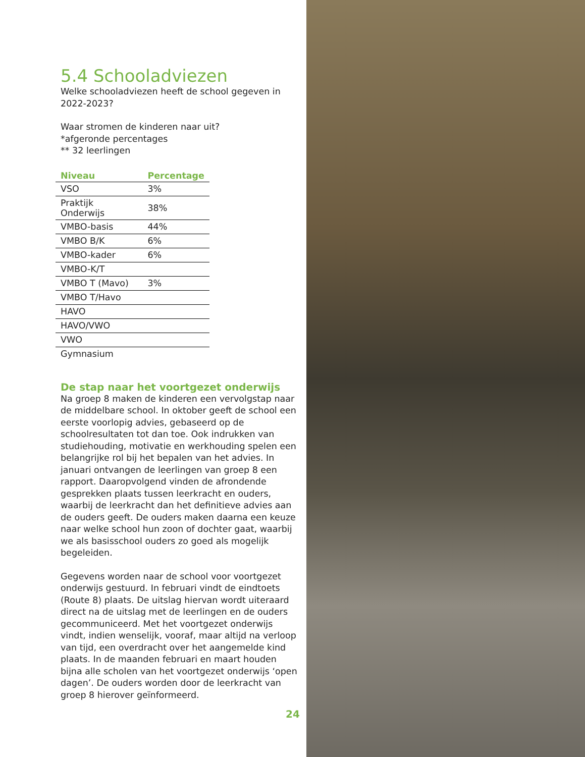5.4 Schooladviezen
Welke schooladviezen heeft de school gegeven in 2022-2023?
Waar stromen de kinderen naar uit?
*afgeronde percentages
** 32 leerlingen
| Niveau | Percentage |
| --- | --- |
| VSO | 3% |
| Praktijk Onderwijs | 38% |
| VMBO-basis | 44% |
| VMBO B/K | 6% |
| VMBO-kader | 6% |
| VMBO-K/T | |
| VMBO T (Mavo) | 3% |
| VMBO T/Havo | |
| HAVO | |
| HAVO/VWO | |
| VWO | |
| Gymnasium | |
De stap naar het voortgezet onderwijs
Na groep 8 maken de kinderen een vervolgstap naar de middelbare school. In oktober geeft de school een eerste voorlopig advies, gebaseerd op de schoolresultaten tot dan toe. Ook indrukken van studiehouding, motivatie en werkhouding spelen een belangrijke rol bij het bepalen van het advies. In januari ontvangen de leerlingen van groep 8 een rapport. Daaropvolgend vinden de afrondende gesprekken plaats tussen leerkracht en ouders, waarbij de leerkracht dan het definitieve advies aan de ouders geeft. De ouders maken daarna een keuze naar welke school hun zoon of dochter gaat, waarbij we als basisschool ouders zo goed als mogelijk begeleiden.
Gegevens worden naar de school voor voortgezet onderwijs gestuurd. In februari vindt de eindtoets (Route 8) plaats. De uitslag hiervan wordt uiteraard direct na de uitslag met de leerlingen en de ouders gecommuniceerd. Met het voortgezet onderwijs vindt, indien wenselijk, vooraf, maar altijd na verloop van tijd, een overdracht over het aangemelde kind plaats. In de maanden februari en maart houden bijna alle scholen van het voortgezet onderwijs ‘open dagen’. De ouders worden door de leerkracht van groep 8 hierover geïnformeerd.
24